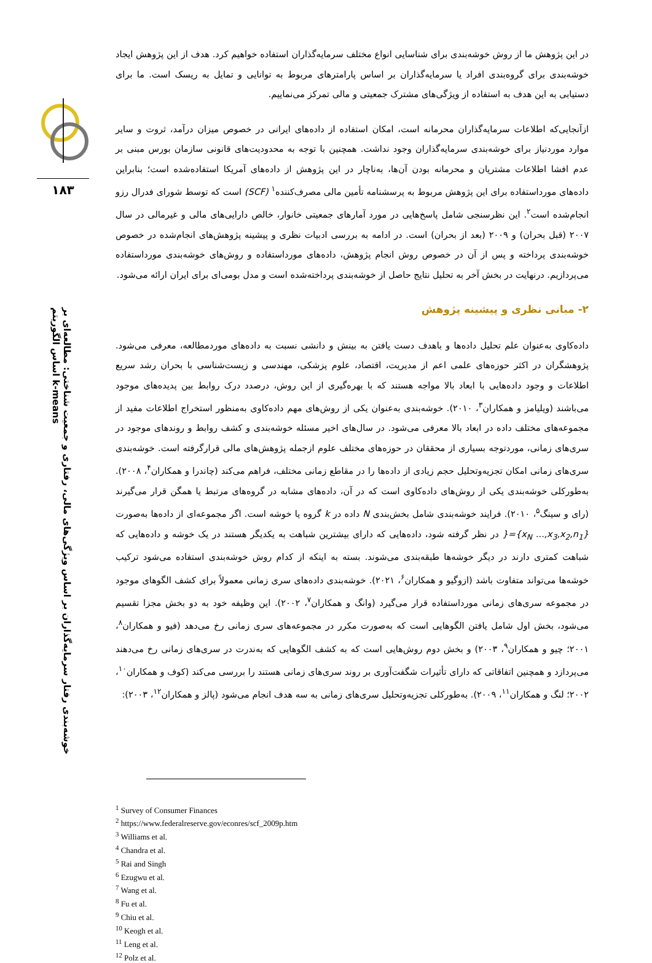۱۸۳
خوشه‌بندی رفتار سرمایه‌گذاران بر اساس ویژگی‌های مالی، رفتاری و جمعیت شناختی: مطالعه‌ای بر اساس الگوریتم k-means
در این پژوهش ما از روش خوشه‌بندی برای شناسایی انواع مختلف سرمایه‌گذاران استفاده خواهیم کرد. هدف از این پژوهش ایجاد خوشه‌بندی برای گروه‌بندی افراد یا سرمایه‌گذاران بر اساس پارامترهای مربوط به توانایی و تمایل به ریسک است. ما برای دستیابی به این هدف به استفاده از ویژگی‌های مشترک جمعیتی و مالی تمرکز می‌نماییم.
ازآنجایی‌که اطلاعات سرمایه‌گذاران محرمانه است، امکان استفاده از داده‌های ایرانی در خصوص میزان درآمد، ثروت و سایر موارد موردنیاز برای خوشه‌بندی سرمایه‌گذاران وجود نداشت. همچنین با توجه به محدودیت‌های قانونی سازمان بورس مبنی بر عدم افشا اطلاعات مشتریان و محرمانه بودن آن‌ها، به‌ناچار در این پژوهش از داده‌های آمریکا استفاده‌شده است؛ بنابراین داده‌های مورداستفاده برای این پژوهش مربوط به پرسشنامه تأمین مالی مصرف‌کننده<sup>۱</sup> (SCF) است که توسط شورای فدرال رزو انجام‌شده است<sup>۲</sup>. این نظرسنجی شامل پاسخ‌هایی در مورد آمارهای جمعیتی خانوار، خالص دارایی‌های مالی و غیرمالی در سال ۲۰۰۷ (قبل بحران) و ۲۰۰۹ (بعد از بحران) است. در ادامه به بررسی ادبیات نظری و پیشینه پژوهش‌های انجام‌شده در خصوص خوشه‌بندی پرداخته و پس از آن در خصوص روش انجام پژوهش، داده‌های مورداستفاده و روش‌های خوشه‌بندی مورداستفاده می‌پردازیم. درنهایت در بخش آخر به تحلیل نتایج حاصل از خوشه‌بندی پرداخته‌شده است و مدل بومی‌ای برای ایران ارائه می‌شود.
۲- مبانی نظری و پیشینه پژوهش
داده‌کاوی به‌عنوان علم تحلیل داده‌ها و باهدف دست یافتن به بینش و دانشی نسبت به داده‌های موردمطالعه، معرفی می‌شود. پژوهشگران در اکثر حوزه‌های علمی اعم از مدیریت، اقتصاد، علوم پزشکی، مهندسی و زیست‌شناسی با بحران رشد سریع اطلاعات و وجود داده‌هایی با ابعاد بالا مواجه هستند که با بهره‌گیری از این روش، درصدد درک روابط بین پدیده‌های موجود می‌باشند (ویلیامز و همکاران<sup>۳</sup>، ۲۰۱۰). خوشه‌بندی به‌عنوان یکی از روش‌های مهم داده‌کاوی به‌منظور استخراج اطلاعات مفید از مجموعه‌های مختلف داده در ابعاد بالا معرفی می‌شود. در سال‌های اخیر مسئله خوشه‌بندی و کشف روابط و روندهای موجود در سری‌های زمانی، موردتوجه بسیاری از محققان در حوزه‌های مختلف علوم ازجمله پژوهش‌های مالی قرارگرفته است. خوشه‌بندی سری‌های زمانی امکان تجزیه‌وتحلیل حجم زیادی از داده‌ها را در مقاطع زمانی مختلف، فراهم می‌کند (چاندرا و همکاران<sup>۴</sup>، ۲۰۰۸). به‌طورکلی خوشه‌بندی یکی از روش‌های داده‌کاوی است که در آن، داده‌های مشابه در گروه‌های مرتبط یا همگن قرار می‌گیرند (رای و سینگ<sup>۵</sup>، ۲۰۱۰). فرایند خوشه‌بندی شامل بخش‌بندی N داده در k گروه یا خوشه است. اگر مجموعه‌ای از داده‌ها به‌صورت {x<sub>N</sub> ...,x<sub>3</sub>,x<sub>2</sub>,n<sub>1</sub>}={ در نظر گرفته شود، داده‌هایی که دارای بیشترین شباهت به یکدیگر هستند در یک خوشه و داده‌هایی که شباهت کمتری دارند در دیگر خوشه‌ها طبقه‌بندی می‌شوند. بسته به اینکه از کدام روش خوشه‌بندی استفاده می‌شود ترکیب خوشه‌ها می‌تواند متفاوت باشد (ازوگیو و همکاران<sup>۶</sup>، ۲۰۲۱). خوشه‌بندی داده‌های سری زمانی معمولاً برای کشف الگوهای موجود در مجموعه سری‌های زمانی مورداستفاده قرار می‌گیرد (وانگ و همکاران<sup>۷</sup>، ۲۰۰۲). این وظیفه خود به دو بخش مجزا تقسیم می‌شود، بخش اول شامل یافتن الگوهایی است که به‌صورت مکرر در مجموعه‌های سری زمانی رخ می‌دهد (فیو و همکاران<sup>۸</sup>، ۲۰۰۱؛ چیو و همکاران<sup>۹</sup>، ۲۰۰۳) و بخش دوم روش‌هایی است که به کشف الگوهایی که به‌ندرت در سری‌های زمانی رخ می‌دهند می‌پردازد و همچنین اتفاقاتی که دارای تأثیرات شگفت‌آوری بر روند سری‌های زمانی هستند را بررسی می‌کند (کوف و همکاران<sup>۱۰</sup>، ۲۰۰۲؛ لنگ و همکاران<sup>۱۱</sup>، ۲۰۰۹). به‌طورکلی تجزیه‌وتحلیل سری‌های زمانی به سه هدف انجام می‌شود (پالز و همکاران<sup>۱۲</sup>، ۲۰۰۳):
<sup>1</sup> Survey of Consumer Finances
<sup>2</sup> https://www.federalreserve.gov/econres/scf_2009p.htm
<sup>3</sup> Williams et al.
<sup>4</sup> Chandra et al.
<sup>5</sup> Rai and Singh
<sup>6</sup> Ezugwu et al.
<sup>7</sup> Wang et al.
<sup>8</sup> Fu et al.
<sup>9</sup> Chiu et al.
<sup>10</sup> Keogh et al.
<sup>11</sup> Leng et al.
<sup>12</sup> Polz et al.